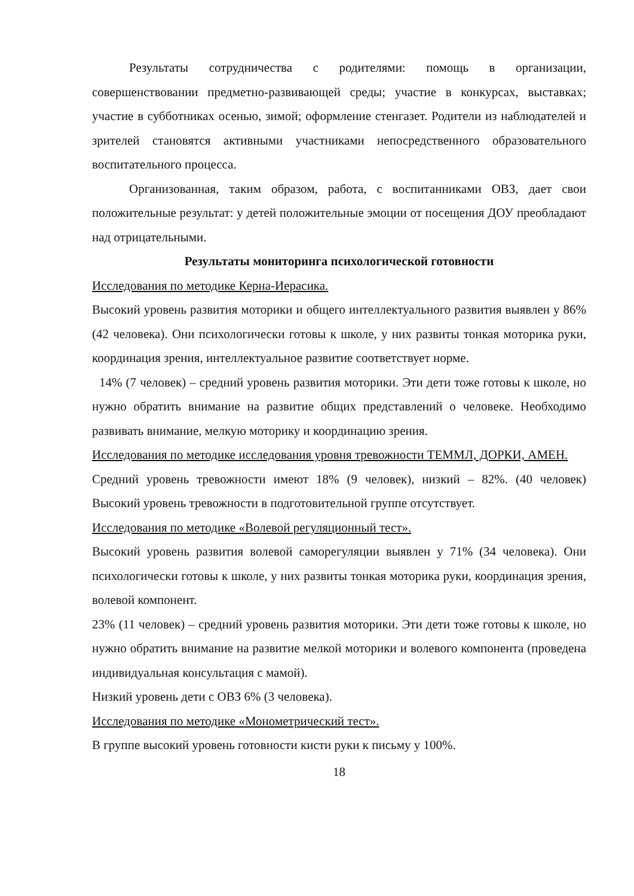Результаты сотрудничества с родителями: помощь в организации, совершенствовании предметно-развивающей среды; участие в конкурсах, выставках; участие в субботниках осенью, зимой; оформление стенгазет. Родители из наблюдателей и зрителей становятся активными участниками непосредственного образовательного воспитательного процесса.
Организованная, таким образом, работа, с воспитанниками ОВЗ, дает свои положительные результат: у детей положительные эмоции от посещения ДОУ преобладают над отрицательными.
Результаты мониторинга психологической готовности
Исследования по методике Керна-Иерасика.
Высокий уровень развития моторики и общего интеллектуального развития выявлен у 86% (42 человека). Они психологически готовы к школе, у них развиты тонкая моторика руки, координация зрения, интеллектуальное развитие соответствует норме.
14% (7 человек) – средний уровень развития моторики. Эти дети тоже готовы к школе, но нужно обратить внимание на развитие общих представлений о человеке. Необходимо развивать внимание, мелкую моторику и координацию зрения.
Исследования по методике исследования уровня тревожности ТЕММЛ, ДОРКИ, АМЕН.
Средний уровень тревожности имеют 18% (9 человек), низкий – 82%. (40 человек) Высокий уровень тревожности в подготовительной группе отсутствует.
Исследования по методике «Волевой регуляционный тест».
Высокий уровень развития волевой саморегуляции выявлен у 71% (34 человека). Они психологически готовы к школе, у них развиты тонкая моторика руки, координация зрения, волевой компонент.
23% (11 человек) – средний уровень развития моторики. Эти дети тоже готовы к школе, но нужно обратить внимание на развитие мелкой моторики и волевого компонента (проведена индивидуальная консультация с мамой).
Низкий уровень дети с ОВЗ 6% (3 человека).
Исследования по методике «Монометрический тест».
В группе высокий уровень готовности кисти руки к письму у 100%.
18